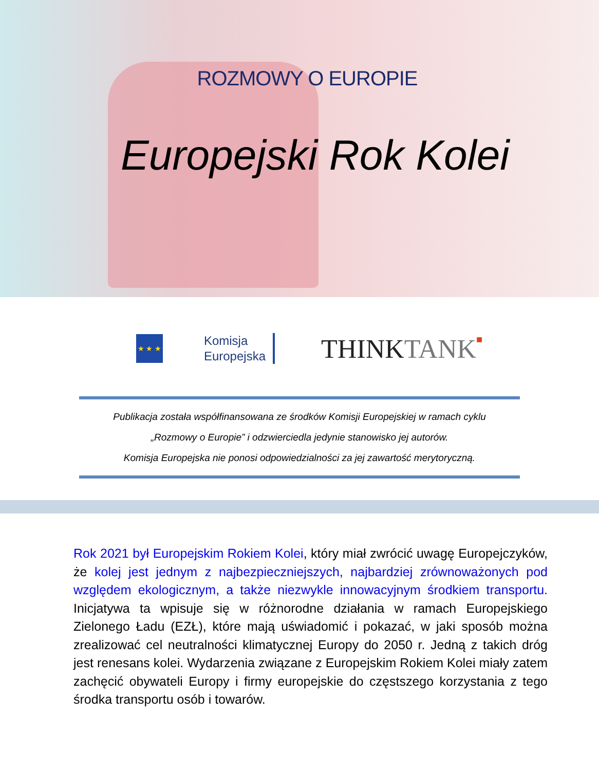ROZMOWY O EUROPIE
Europejski Rok Kolei
★ ★ ★
Komisja
Europejska
THINK TANK■
Publikacja została współfinansowana ze środków Komisji Europejskiej w ramach cyklu
„Rozmowy o Europie” i odzwierciedla jedynie stanowisko jej autorów.
Komisja Europejska nie ponosi odpowiedzialności za jej zawartość merytoryczną.
Rok 2021 był Europejskim Rokiem Kolei, który miał zwrócić uwagę Europejczyków, że kolej jest jednym z najbezpieczniejszych, najbardziej zrównoważonych pod względem ekologicznym, a także niezwykle innowacyjnym środkiem transportu. Inicjatywa ta wpisuje się w różnorodne działania w ramach Europejskiego Zielonego Ładu (EZŁ), które mają uświadomić i pokazać, w jaki sposób można zrealizować cel neutralności klimatycznej Europy do 2050 r. Jedną z takich dróg jest renesans kolei. Wydarzenia związane z Europejskim Rokiem Kolei miały zatem zachęcić obywateli Europy i firmy europejskie do częstszego korzystania z tego środka transportu osób i towarów.